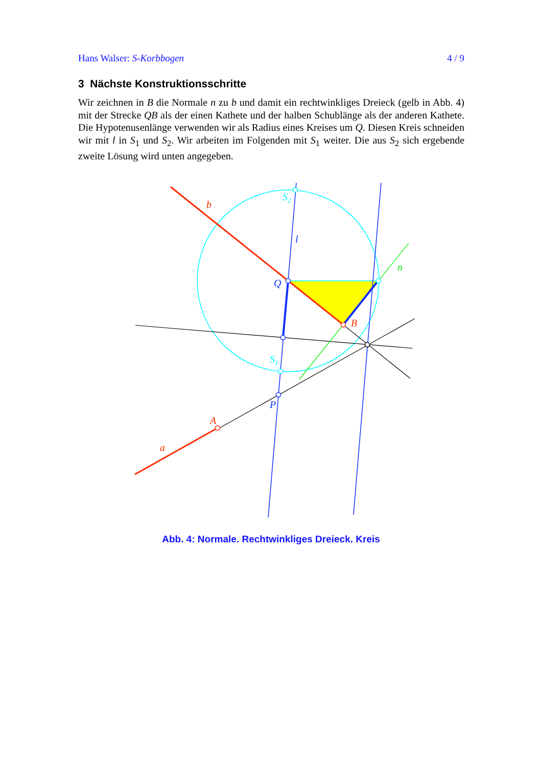Hans Walser: S-Korbbogen 4 / 9
3 Nächste Konstruktionsschritte
Wir zeichnen in B die Normale n zu b und damit ein rechtwinkliges Dreieck (gelb in Abb. 4) mit der Strecke QB als der einen Kathete und der halben Schublänge als der anderen Kathete. Die Hypotenusenlänge verwenden wir als Radius eines Kreises um Q. Diesen Kreis schneiden wir mit l in S<sub>1</sub> und S<sub>2</sub>. Wir arbeiten im Folgenden mit S<sub>1</sub> weiter. Die aus S<sub>2</sub> sich ergebende zweite Lösung wird unten angegeben.
b
l
Q
B
n
S2
S1
P
A
a
Abb. 4: Normale. Rechtwinkliges Dreieck. Kreis